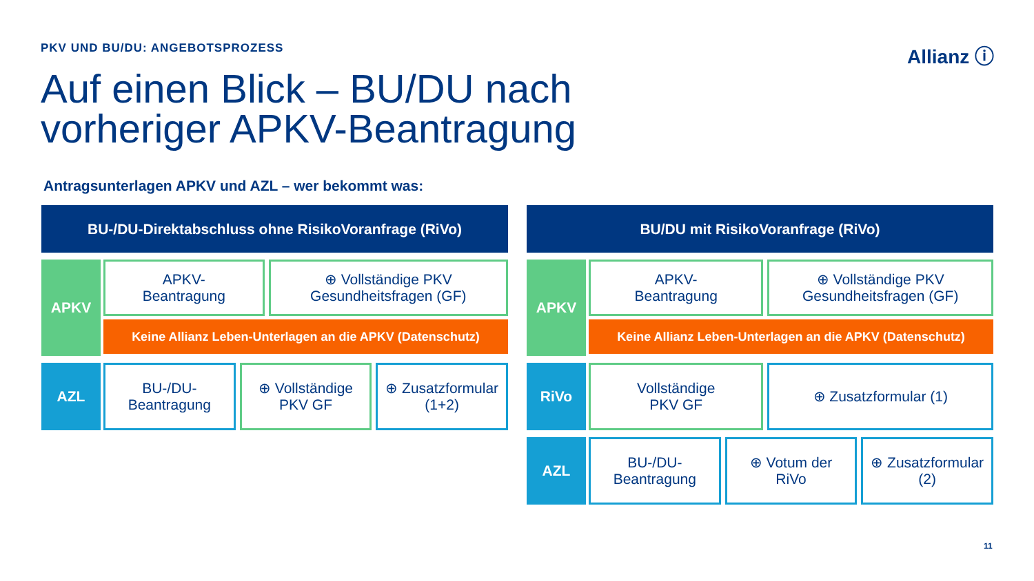PKV UND BU/DU: ANGEBOTSPROZESS Allianz ⓘ
Auf einen Blick – BU/DU nach
vorheriger APKV-Beantragung
Antragsunterlagen APKV und AZL – wer bekommt was:
BU-/DU-Direktabschluss ohne RisikoVoranfrage (RiVo)
APKV
APKV-
Beantragung
⊕ Vollständige PKV
Gesundheitsfragen (GF)
Keine Allianz Leben-Unterlagen an die APKV (Datenschutz)
AZL
BU-/DU-
Beantragung
⊕ Vollständige
PKV GF
⊕ Zusatzformular
(1+2)
BU/DU mit RisikoVoranfrage (RiVo)
APKV
APKV-
Beantragung
⊕ Vollständige PKV
Gesundheitsfragen (GF)
Keine Allianz Leben-Unterlagen an die APKV (Datenschutz)
RiVo
Vollständige
PKV GF
⊕ Zusatzformular (1)
AZL
BU-/DU-
Beantragung
⊕ Votum der
RiVo
⊕ Zusatzformular
(2)
11